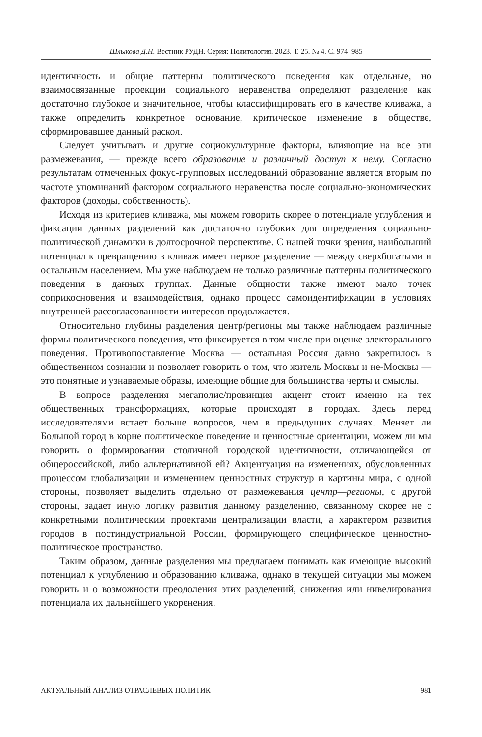Шлыкова Д.Н. Вестник РУДН. Серия: Политология. 2023. Т. 25. № 4. С. 974–985
идентичность и общие паттерны политического поведения как отдельные, но взаимосвязанные проекции социального неравенства определяют разделение как достаточно глубокое и значительное, чтобы классифицировать его в качестве кливажа, а также определить конкретное основание, критическое изменение в обществе, сформировавшее данный раскол.
Следует учитывать и другие социокультурные факторы, влияющие на все эти размежевания, — прежде всего образование и различный доступ к нему. Согласно результатам отмеченных фокус-групповых исследований образование является вторым по частоте упоминаний фактором социального неравенства после социально-экономических факторов (доходы, собственность).
Исходя из критериев кливажа, мы можем говорить скорее о потенциале углубления и фиксации данных разделений как достаточно глубоких для определения социально-политической динамики в долгосрочной перспективе. С нашей точки зрения, наибольший потенциал к превращению в кливаж имеет первое разделение — между сверхбогатыми и остальным населением. Мы уже наблюдаем не только различные паттерны политического поведения в данных группах. Данные общности также имеют мало точек соприкосновения и взаимодействия, однако процесс самоидентификации в условиях внутренней рассогласованности интересов продолжается.
Относительно глубины разделения центр/регионы мы также наблюдаем различные формы политического поведения, что фиксируется в том числе при оценке электорального поведения. Противопоставление Москва — остальная Россия давно закрепилось в общественном сознании и позволяет говорить о том, что житель Москвы и не-Москвы — это понятные и узнаваемые образы, имеющие общие для большинства черты и смыслы.
В вопросе разделения мегаполис/провинция акцент стоит именно на тех общественных трансформациях, которые происходят в городах. Здесь перед исследователями встает больше вопросов, чем в предыдущих случаях. Меняет ли Большой город в корне политическое поведение и ценностные ориентации, можем ли мы говорить о формировании столичной городской идентичности, отличающейся от общероссийской, либо альтернативной ей? Акцентуация на изменениях, обусловленных процессом глобализации и изменением ценностных структур и картины мира, с одной стороны, позволяет выделить отдельно от размежевания центр—регионы, с другой стороны, задает иную логику развития данному разделению, связанному скорее не с конкретными политическим проектами централизации власти, а характером развития городов в постиндустриальной России, формирующего специфическое ценностно-политическое пространство.
Таким образом, данные разделения мы предлагаем понимать как имеющие высокий потенциал к углублению и образованию кливажа, однако в текущей ситуации мы можем говорить и о возможности преодоления этих разделений, снижения или нивелирования потенциала их дальнейшего укоренения.
АКТУАЛЬНЫЙ АНАЛИЗ ОТРАСЛЕВЫХ ПОЛИТИК 981